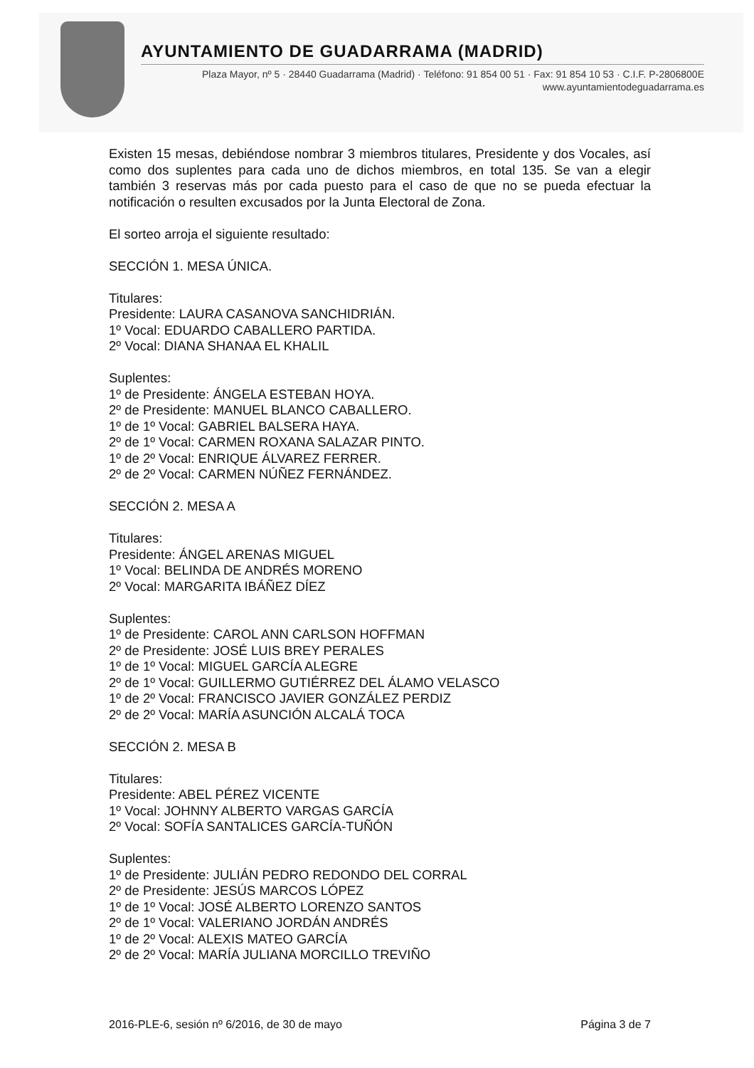AYUNTAMIENTO DE GUADARRAMA (MADRID)
Plaza Mayor, nº 5 · 28440 Guadarrama (Madrid) · Teléfono: 91 854 00 51 · Fax: 91 854 10 53 · C.I.F. P-2806800E
www.ayuntamientodeguadarrama.es
Existen 15 mesas, debiéndose nombrar 3 miembros titulares, Presidente y dos Vocales, así como dos suplentes para cada uno de dichos miembros, en total 135. Se van a elegir también 3 reservas más por cada puesto para el caso de que no se pueda efectuar la notificación o resulten excusados por la Junta Electoral de Zona.
El sorteo arroja el siguiente resultado:
SECCIÓN 1. MESA ÚNICA.
Titulares:
Presidente: LAURA CASANOVA SANCHIDRIÁN.
1º Vocal: EDUARDO CABALLERO PARTIDA.
2º Vocal: DIANA SHANAA EL KHALIL
Suplentes:
1º de Presidente: ÁNGELA ESTEBAN HOYA.
2º de Presidente: MANUEL BLANCO CABALLERO.
1º de 1º Vocal: GABRIEL BALSERA HAYA.
2º de 1º Vocal: CARMEN ROXANA SALAZAR PINTO.
1º de 2º Vocal: ENRIQUE ÁLVAREZ FERRER.
2º de 2º Vocal: CARMEN NÚÑEZ FERNÁNDEZ.
SECCIÓN 2. MESA A
Titulares:
Presidente: ÁNGEL ARENAS MIGUEL
1º Vocal: BELINDA DE ANDRÉS MORENO
2º Vocal: MARGARITA IBÁÑEZ DÍEZ
Suplentes:
1º de Presidente: CAROL ANN CARLSON HOFFMAN
2º de Presidente: JOSÉ LUIS BREY PERALES
1º de 1º Vocal: MIGUEL GARCÍA ALEGRE
2º de 1º Vocal: GUILLERMO GUTIÉRREZ DEL ÁLAMO VELASCO
1º de 2º Vocal: FRANCISCO JAVIER GONZÁLEZ PERDIZ
2º de 2º Vocal: MARÍA ASUNCIÓN ALCALÁ TOCA
SECCIÓN 2. MESA B
Titulares:
Presidente: ABEL PÉREZ VICENTE
1º Vocal: JOHNNY ALBERTO VARGAS GARCÍA
2º Vocal: SOFÍA SANTALICES GARCÍA-TUÑÓN
Suplentes:
1º de Presidente: JULIÁN PEDRO REDONDO DEL CORRAL
2º de Presidente: JESÚS MARCOS LÓPEZ
1º de 1º Vocal: JOSÉ ALBERTO LORENZO SANTOS
2º de 1º Vocal: VALERIANO JORDÁN ANDRÉS
1º de 2º Vocal: ALEXIS MATEO GARCÍA
2º de 2º Vocal: MARÍA JULIANA MORCILLO TREVIÑO
2016-PLE-6, sesión nº 6/2016, de 30 de mayo Página 3 de 7